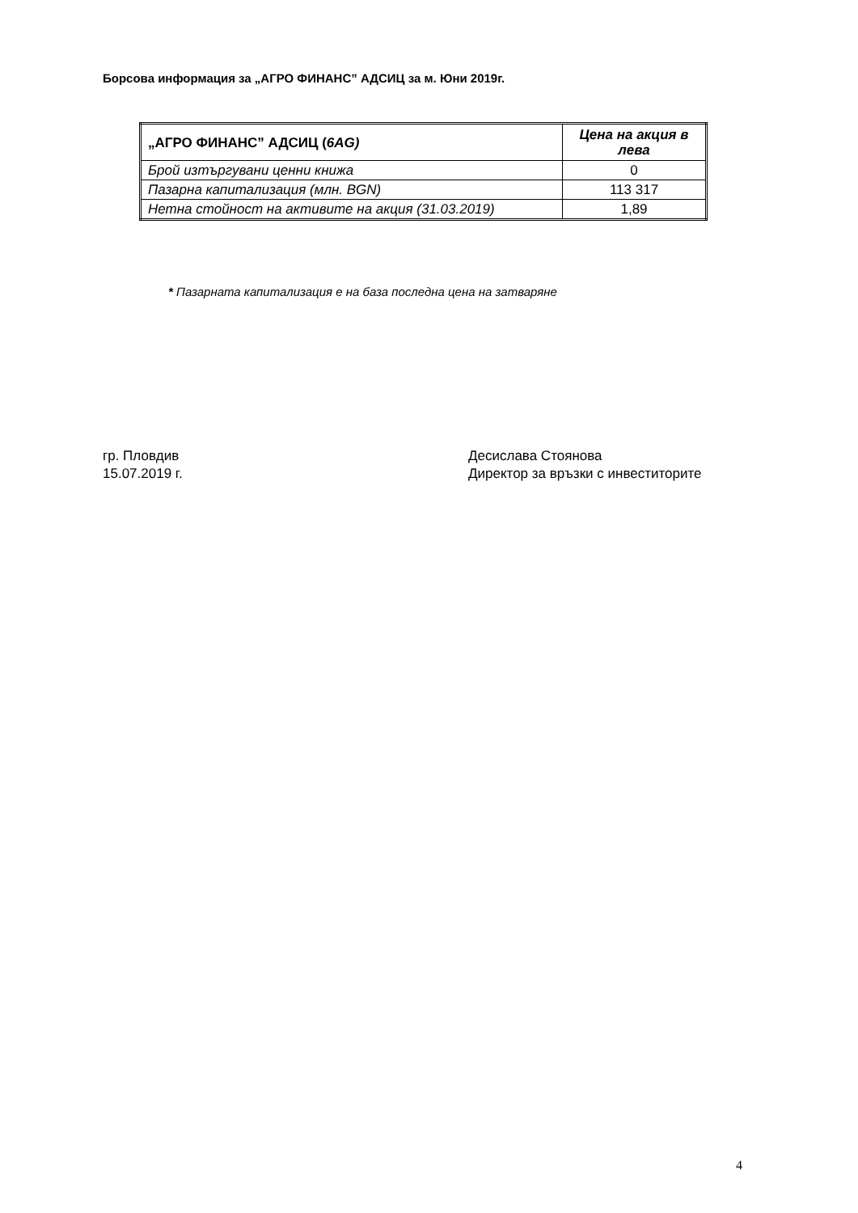Борсова информация за „АГРО ФИНАНС” АДСИЦ за м. Юни 2019г.
| „АГРО ФИНАНС” АДСИЦ ( 6AG) | Цена на акция в лева |
| --- | --- |
| Брой изтъргувани ценни книжа | 0 |
| Пазарна капитализация (млн. BGN) | 113 317 |
| Нетна стойност на активите на акция (31.03.2019) | 1,89 |
* Пазарната капитализация е на база последна цена на затваряне
гр. Пловдив
15.07.2019 г.
Десислава Стоянова
Директор за връзки с инвеститорите
4